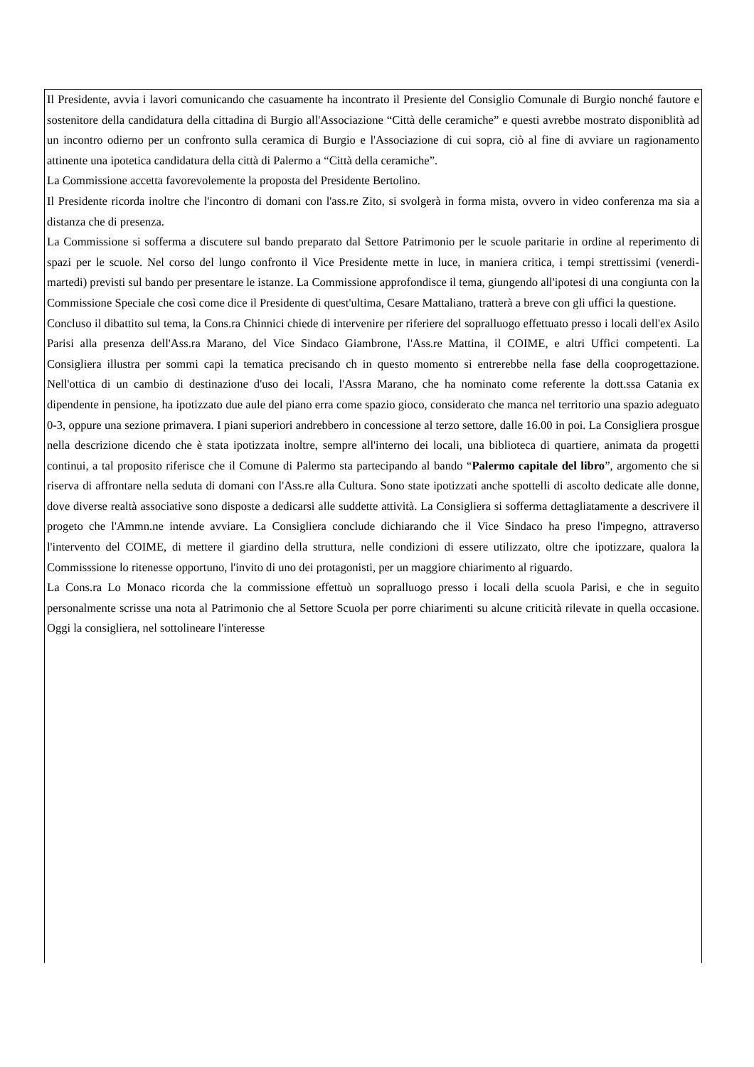Il Presidente, avvia i lavori comunicando che casuamente ha incontrato il Presiente del Consiglio Comunale di Burgio nonché fautore e sostenitore della candidatura della cittadina di Burgio all'Associazione “Città delle ceramiche” e questi avrebbe mostrato disponiblità ad un incontro odierno per un confronto sulla ceramica di Burgio e l'Associazione di cui sopra, ciò al fine di avviare un ragionamento attinente una ipotetica candidatura della città di Palermo a “Città della ceramiche”.
La Commissione accetta favorevolemente la proposta del Presidente Bertolino.
Il Presidente ricorda inoltre che l'incontro di domani con l'ass.re Zito, si svolgerà in forma mista, ovvero in video conferenza ma sia a distanza che di presenza.
La Commissione si sofferma a discutere sul bando preparato dal Settore Patrimonio per le scuole paritarie in ordine al reperimento di spazi per le scuole. Nel corso del lungo confronto il Vice Presidente mette in luce, in maniera critica, i tempi strettissimi (venerdi-martedi) previsti sul bando per presentare le istanze. La Commissione approfondisce il tema, giungendo all'ipotesi di una congiunta con la Commissione Speciale che così come dice il Presidente di quest'ultima, Cesare Mattaliano, tratterà a breve con gli uffici la questione.
Concluso il dibattito sul tema, la Cons.ra Chinnici chiede di intervenire per riferiere del sopralluogo effettuato presso i locali dell'ex Asilo Parisi alla presenza dell'Ass.ra Marano, del Vice Sindaco Giambrone, l'Ass.re Mattina, il COIME, e altri Uffici competenti. La Consigliera illustra per sommi capi la tematica precisando ch in questo momento si entrerebbe nella fase della cooprogettazione. Nell'ottica di un cambio di destinazione d'uso dei locali, l'Assra Marano, che ha nominato come referente la dott.ssa Catania ex dipendente in pensione, ha ipotizzato due aule del piano erra come spazio gioco, considerato che manca nel territorio una spazio adeguato 0-3, oppure una sezione primavera. I piani superiori andrebbero in concessione al terzo settore, dalle 16.00 in poi. La Consigliera prosgue nella descrizione dicendo che è stata ipotizzata inoltre, sempre all'interno dei locali, una biblioteca di quartiere, animata da progetti continui, a tal proposito riferisce che il Comune di Palermo sta partecipando al bando “Palermo capitale del libro”, argomento che si riserva di affrontare nella seduta di domani con l'Ass.re alla Cultura. Sono state ipotizzati anche spottelli di ascolto dedicate alle donne, dove diverse realtà associative sono disposte a dedicarsi alle suddette attività. La Consigliera si sofferma dettagliatamente a descrivere il progeto che l'Ammn.ne intende avviare. La Consigliera conclude dichiarando che il Vice Sindaco ha preso l'impegno, attraverso l'intervento del COIME, di mettere il giardino della struttura, nelle condizioni di essere utilizzato, oltre che ipotizzare, qualora la Commisssione lo ritenesse opportuno, l'invito di uno dei protagonisti, per un maggiore chiarimento al riguardo.
La Cons.ra Lo Monaco ricorda che la commissione effettuò un sopralluogo presso i locali della scuola Parisi, e che in seguito personalmente scrisse una nota al Patrimonio che al Settore Scuola per porre chiarimenti su alcune criticità rilevate in quella occasione. Oggi la consigliera, nel sottolineare l'interesse